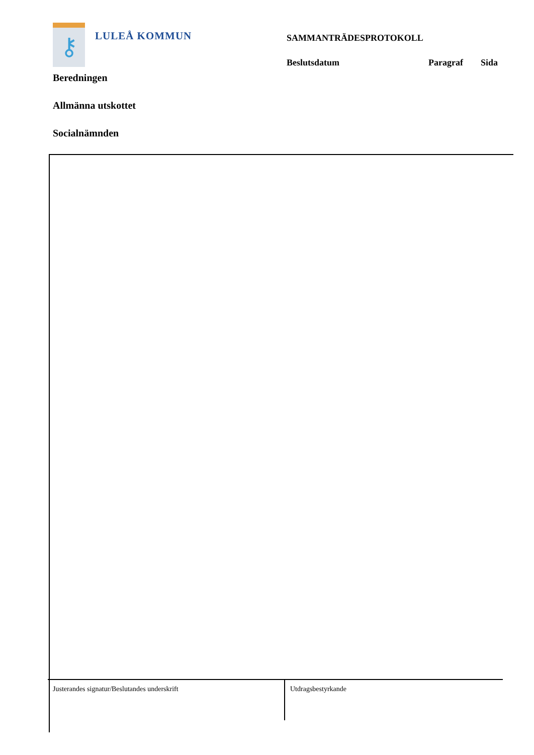⚷
LULEÅ KOMMUN
SAMMANTRÄDESPROTOKOLL
Beslutsdatum Paragraf Sida
Beredningen
Allmänna utskottet
Socialnämnden
Justerandes signatur/Beslutandes underskrift
Utdragsbestyrkande